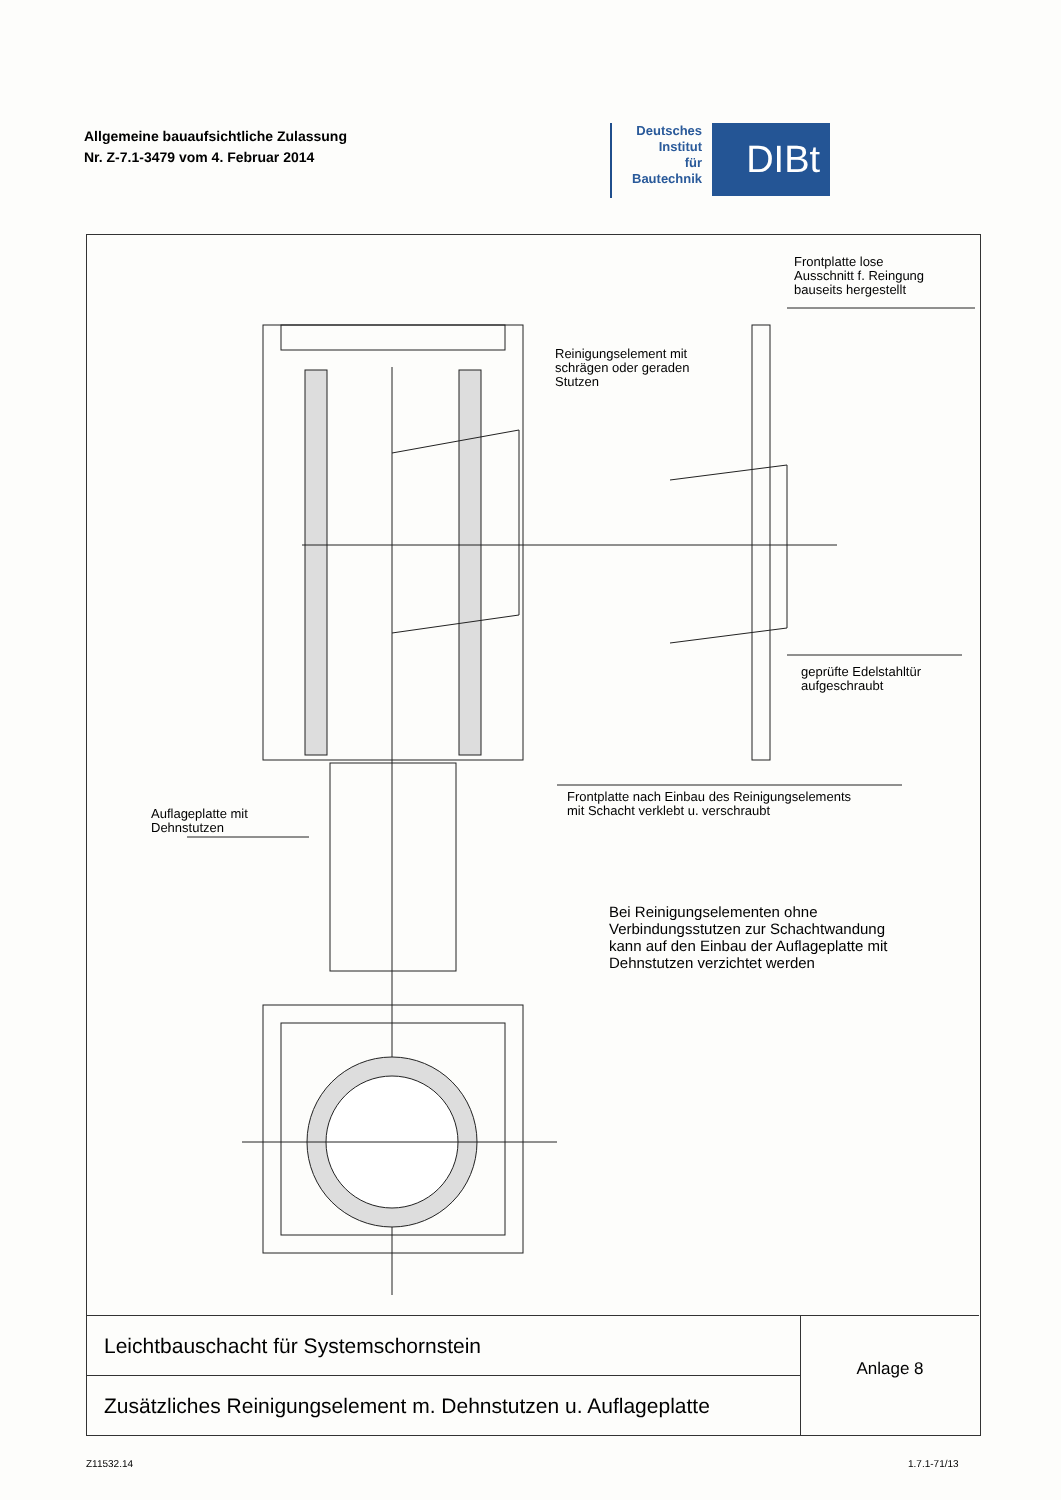Allgemeine bauaufsichtliche Zulassung
Nr. Z-7.1-3479 vom 4. Februar 2014
Deutsches
Institut
für
Bautechnik
DIBt
Frontplatte lose
Ausschnitt f. Reingung
bauseits hergestellt
Reinigungselement mit
schrägen oder geraden
Stutzen
geprüfte Edelstahltür
aufgeschraubt
Frontplatte nach Einbau des Reinigungselements
mit Schacht verklebt u. verschraubt
Auflageplatte mit
Dehnstutzen
Bei Reinigungselementen ohne
Verbindungsstutzen zur Schachtwandung
kann auf den Einbau der Auflageplatte mit
Dehnstutzen verzichtet werden
Leichtbauschacht für Systemschornstein
Zusätzliches Reinigungselement m. Dehnstutzen u. Auflageplatte
Anlage 8
Z11532.14 1.7.1-71/13